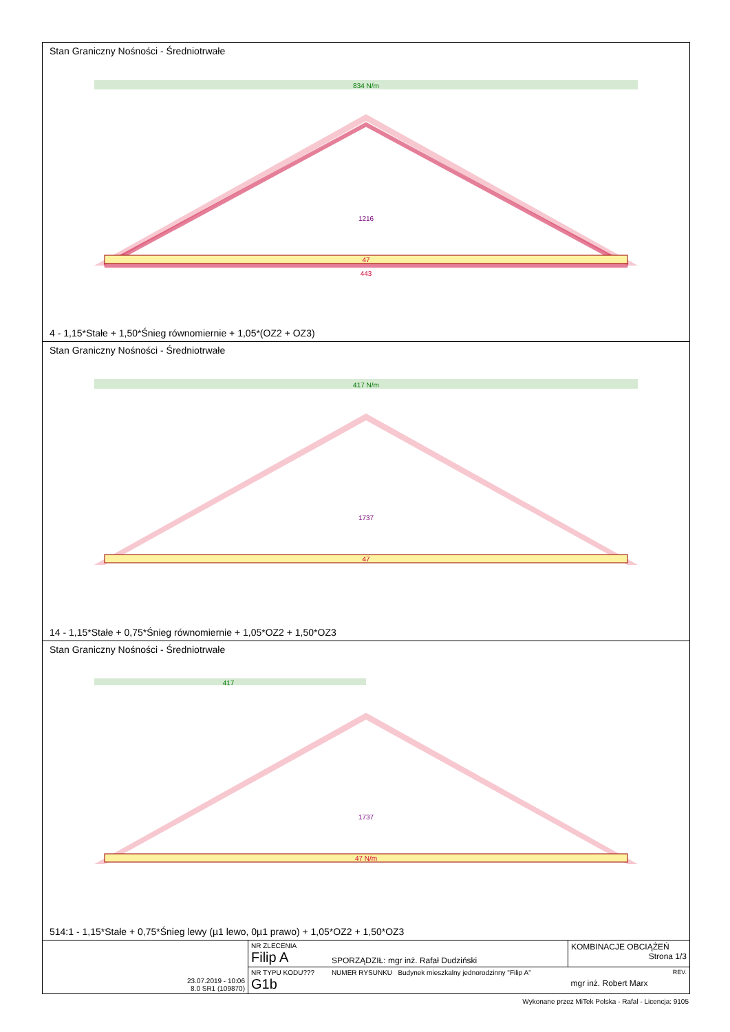Stan Graniczny Nośności - Średniotrwałe
834 N/m
47
443
1216
4 - 1,15*Stałe + 1,50*Śnieg równomiernie + 1,05*(OZ2 + OZ3)
Stan Graniczny Nośności - Średniotrwałe
417 N/m
47
1737
14 - 1,15*Stałe + 0,75*Śnieg równomiernie + 1,05*OZ2 + 1,50*OZ3
Stan Graniczny Nośności - Średniotrwałe
417
47 N/m
1737
514:1 - 1,15*Stałe + 0,75*Śnieg lewy (µ1 lewo, 0µ1 prawo) + 1,05*OZ2 + 1,50*OZ3
| 23.07.2019 - 10:06 8.0 SR1 (109870) | NR ZLECENIA Filip A | SPORZĄDZIŁ: mgr inż. Rafał Dudziński | KOMBINACJE OBCIĄŻEŃ Strona 1/3 |
| | NR TYPU KODU??? G1b | NUMER RYSUNKU Budynek mieszkalny jednorodzinny "Filip A" | REV. mgr inż. Robert Marx |
Wykonane przez MiTek Polska - Rafal - Licencja: 9105